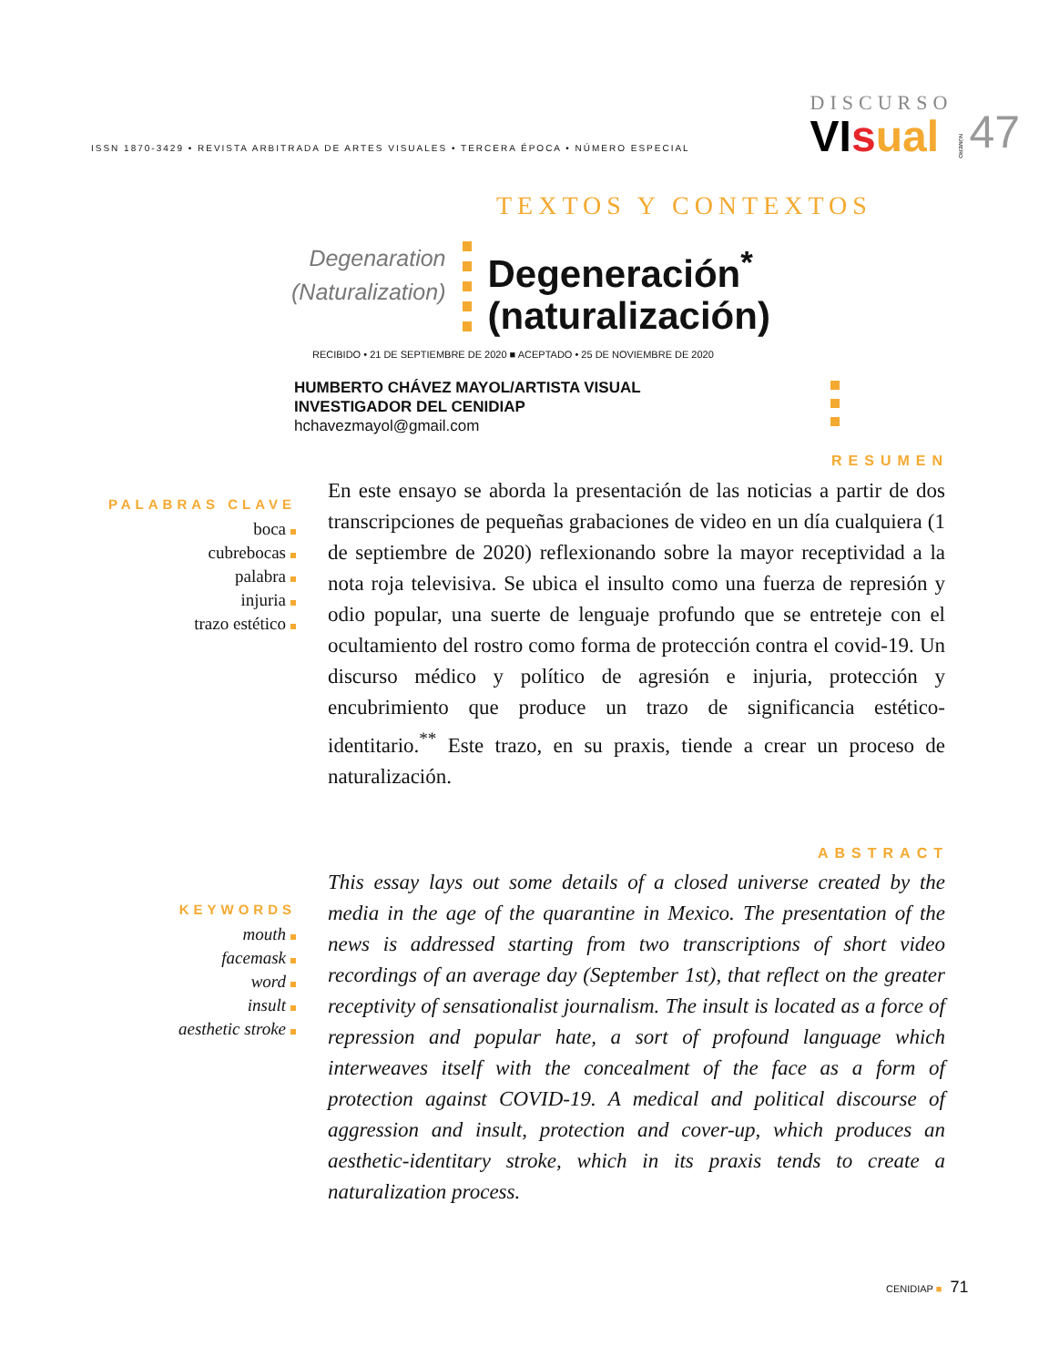ISSN 1870-3429 • REVISTA ARBITRADA DE ARTES VISUALES • TERCERA ÉPOCA • NÚMERO ESPECIAL
DISCURSO
VI sual
NÚMERO
47
TEXTOS Y CONTEXTOS
Degenaration
(Naturalization)
Degeneración<sup>*</sup>
(naturalización)
RECIBIDO • 21 DE SEPTIEMBRE DE 2020 ■ ACEPTADO • 25 DE NOVIEMBRE DE 2020
HUMBERTO CHÁVEZ MAYOL/ARTISTA VISUAL
INVESTIGADOR DEL CENIDIAP
hchavezmayol@gmail.com
RESUMEN
PALABRAS CLAVE
boca
cubrebocas
palabra
injuria
trazo estético
En este ensayo se aborda la presentación de las noticias a partir de dos transcripciones de pequeñas grabaciones de video en un día cualquiera (1 de septiembre de 2020) reflexionando sobre la mayor receptividad a la nota roja televisiva. Se ubica el insulto como una fuerza de represión y odio popular, una suerte de lenguaje profundo que se entreteje con el ocultamiento del rostro como forma de protección contra el covid-19. Un discurso médico y político de agresión e injuria, protección y encubrimiento que produce un trazo de significancia estético-identitario.<sup>**</sup> Este trazo, en su praxis, tiende a crear un proceso de naturalización.
ABSTRACT
KEYWORDS
mouth
facemask
word
insult
aesthetic stroke
This essay lays out some details of a closed universe created by the media in the age of the quarantine in Mexico. The presentation of the news is addressed starting from two transcriptions of short video recordings of an average day (September 1st), that reflect on the greater receptivity of sensationalist journalism. The insult is located as a force of repression and popular hate, a sort of profound language which interweaves itself with the concealment of the face as a form of protection against COVID-19. A medical and political discourse of aggression and insult, protection and cover-up, which produces an aesthetic-identitary stroke, which in its praxis tends to create a naturalization process.
CENIDIAP ■ 71